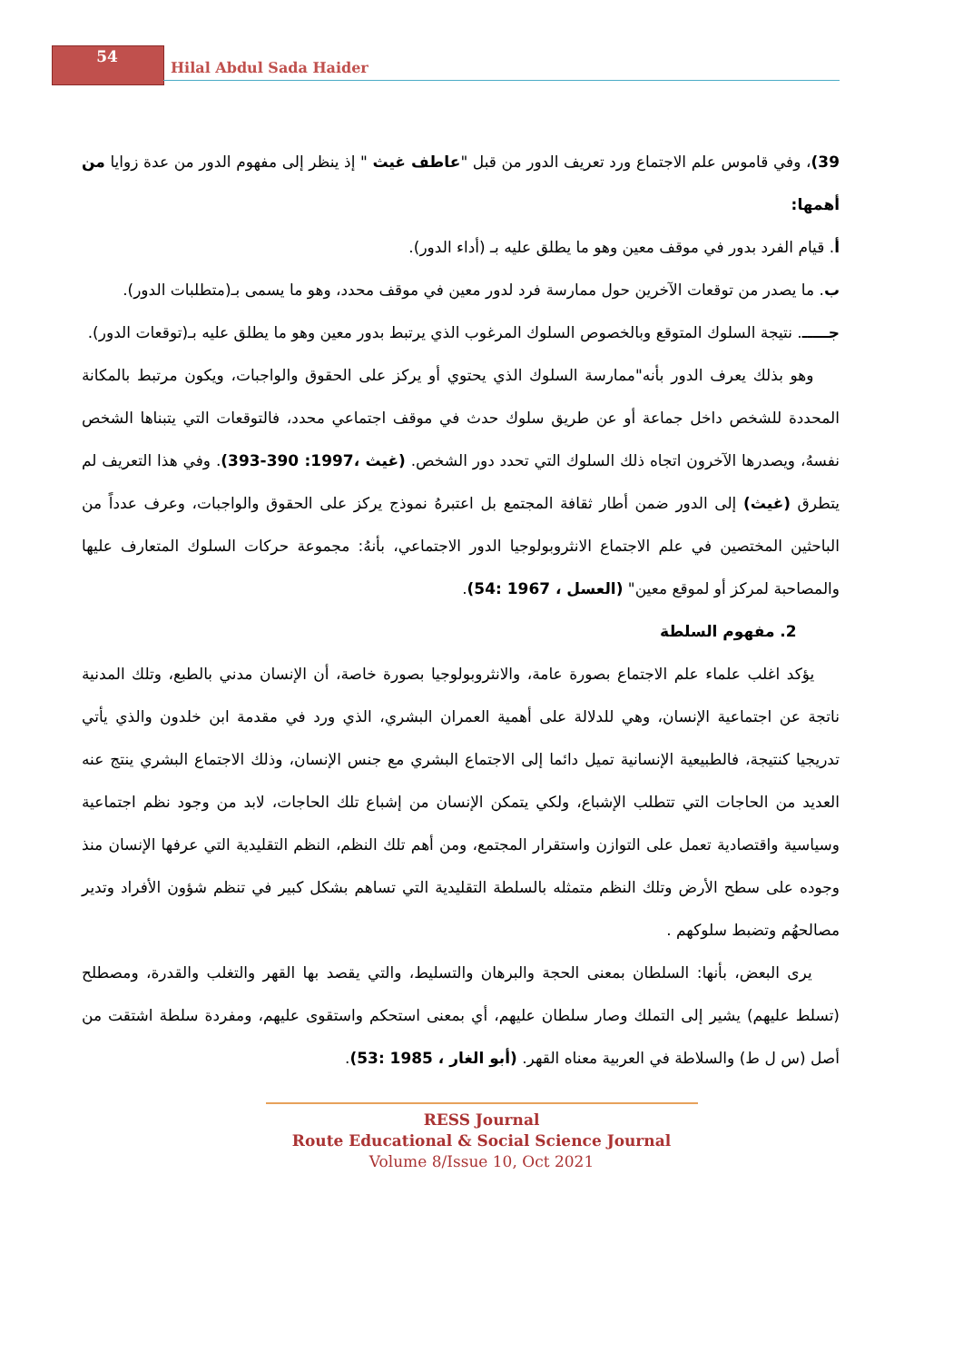54
Hilal Abdul Sada Haider
39)، وفي قاموس علم الاجتماع ورد تعريف الدور من قبل "عاطف غيث " إذ ينظر إلى مفهوم الدور من عدة زوايا من أهمها:
أ. قيام الفرد بدور في موقف معين وهو ما يطلق عليه بـ (أداء الدور).
ب. ما يصدر من توقعات الآخرين حول ممارسة فرد لدور معين في موقف محدد، وهو ما يسمى بـ(متطلبات الدور).
جـــــ. نتيجة السلوك المتوقع وبالخصوص السلوك المرغوب الذي يرتبط بدور معين وهو ما يطلق عليه بـ(توقعات الدور).
وهو بذلك يعرف الدور بأنه"ممارسة السلوك الذي يحتوي أو يركز على الحقوق والواجبات، ويكون مرتبط بالمكانة المحددة للشخص داخل جماعة أو عن طريق سلوك حدث في موقف اجتماعي محدد، فالتوقعات التي يتبناها الشخص نفسهُ، ويصدرها الآخرون اتجاه ذلك السلوك التي تحدد دور الشخص. (غيث ،1997: 390-393). وفي هذا التعريف لم يتطرق (غيث) إلى الدور ضمن أطار ثقافة المجتمع بل اعتبرهُ نموذج يركز على الحقوق والواجبات، وعرف عدداً من الباحثين المختصين في علم الاجتماع الانثروبولوجيا الدور الاجتماعي، بأنهُ: مجموعة حركات السلوك المتعارف عليها والمصاحبة لمركز أو لموقع معين" (العسل ، 1967 :54).
2. مفهوم السلطة
يؤكد اغلب علماء علم الاجتماع بصورة عامة، والانثروبولوجيا بصورة خاصة، أن الإنسان مدني بالطبع، وتلك المدنية ناتجة عن اجتماعية الإنسان، وهي للدلالة على أهمية العمران البشري، الذي ورد في مقدمة ابن خلدون والذي يأتي تدريجيا كنتيجة، فالطبيعية الإنسانية تميل دائما إلى الاجتماع البشري مع جنس الإنسان، وذلك الاجتماع البشري ينتج عنه العديد من الحاجات التي تتطلب الإشباع، ولكي يتمكن الإنسان من إشباع تلك الحاجات، لابد من وجود نظم اجتماعية وسياسية واقتصادية تعمل على التوازن واستقرار المجتمع، ومن أهم تلك النظم، النظم التقليدية التي عرفها الإنسان منذ وجوده على سطح الأرض وتلك النظم متمثله بالسلطة التقليدية التي تساهم بشكل كبير في تنظم شؤون الأفراد وتدير مصالحهُم وتضبط سلوكهم .
يرى البعض، بأنها: السلطان بمعنى الحجة والبرهان والتسليط، والتي يقصد بها القهر والتغلب والقدرة، ومصطلح (تسلط عليهم) يشير إلى التملك وصار سلطان عليهم، أي بمعنى استحكم واستقوى عليهم، ومفردة سلطة اشتقت من أصل (س ل ط) والسلاطة في العربية معناه القهر. (أبو الغار ، 1985 :53).
RESS Journal
Route Educational & Social Science Journal
Volume 8/Issue 10, Oct 2021